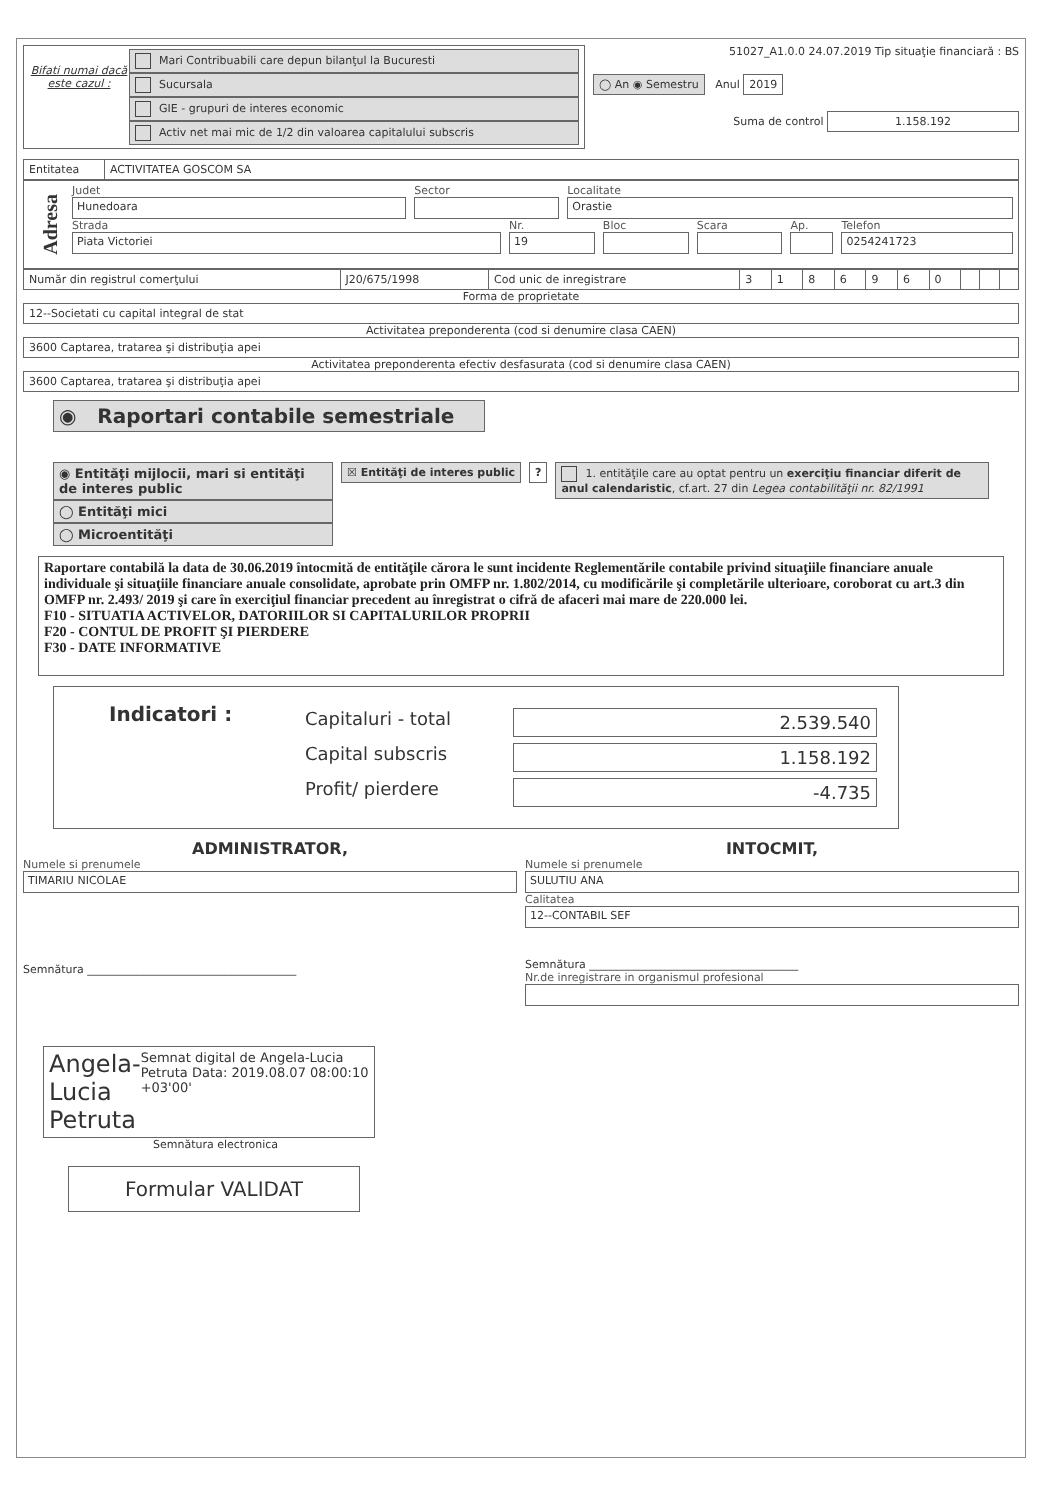Bifati numai dacă este cazul :
Mari Contribuabili care depun bilanţul la Bucuresti
Sucursala
GIE - grupuri de interes economic
Activ net mai mic de 1/2 din valoarea capitalului subscris
51027_A1.0.0 24.07.2019 Tip situaţie financiară : BS
◯ An ◉ Semestru Anul 2019
Suma de control 1.158.192
| Entitatea | ACTIVITATEA GOSCOM SA |
Adresa
Judet
Hunedoara
Sector Localitate
Orastie
Strada
Piata Victoriei
Nr.
19
Bloc Scara Ap. Telefon
0254241723
| Număr din registrul comerţului | J20/675/1998 | Cod unic de inregistrare | 3 | 1 | 8 | 6 | 9 | 6 | 0 | | | |
Forma de proprietate
12--Societati cu capital integral de stat
Activitatea preponderenta (cod si denumire clasa CAEN)
3600 Captarea, tratarea şi distribuţia apei
Activitatea preponderenta efectiv desfasurata (cod si denumire clasa CAEN)
3600 Captarea, tratarea şi distribuţia apei
◉ Raportari contabile semestriale
◉ Entităţi mijlocii, mari si entităţi de interes public
◯ Entităţi mici
◯ Microentităţi
☒ Entităţi de interes public ? 1. entităţile care au optat pentru un exerciţiu financiar diferit de anul calendaristic, cf.art. 27 din Legea contabilităţii nr. 82/1991
Raportare contabilă la data de 30.06.2019 întocmită de entităţile cărora le sunt incidente Reglementările contabile privind situaţiile financiare anuale individuale şi situaţiile financiare anuale consolidate, aprobate prin OMFP nr. 1.802/2014, cu modificările şi completările ulterioare, coroborat cu art.3 din OMFP nr. 2.493/ 2019 şi care în exerciţiul financiar precedent au înregistrat o cifră de afaceri mai mare de 220.000 lei.
F10 - SITUATIA ACTIVELOR, DATORIILOR SI CAPITALURILOR PROPRII
F20 - CONTUL DE PROFIT ŞI PIERDERE
F30 - DATE INFORMATIVE
Indicatori :
Capitaluri - total 2.539.540
Capital subscris 1.158.192
Profit/ pierdere -4.735
ADMINISTRATOR,
Numele si prenumele
TIMARIU NICOLAE
Semnătura ______________________________________
INTOCMIT,
Numele si prenumele
SULUTIU ANA
Calitatea
12--CONTABIL SEF
Semnătura ______________________________________
Nr.de inregistrare in organismul profesional
Angela-Lucia Petruta
Semnat digital de Angela-Lucia Petruta Data: 2019.08.07 08:00:10 +03'00'
Semnătura electronica
Formular VALIDAT